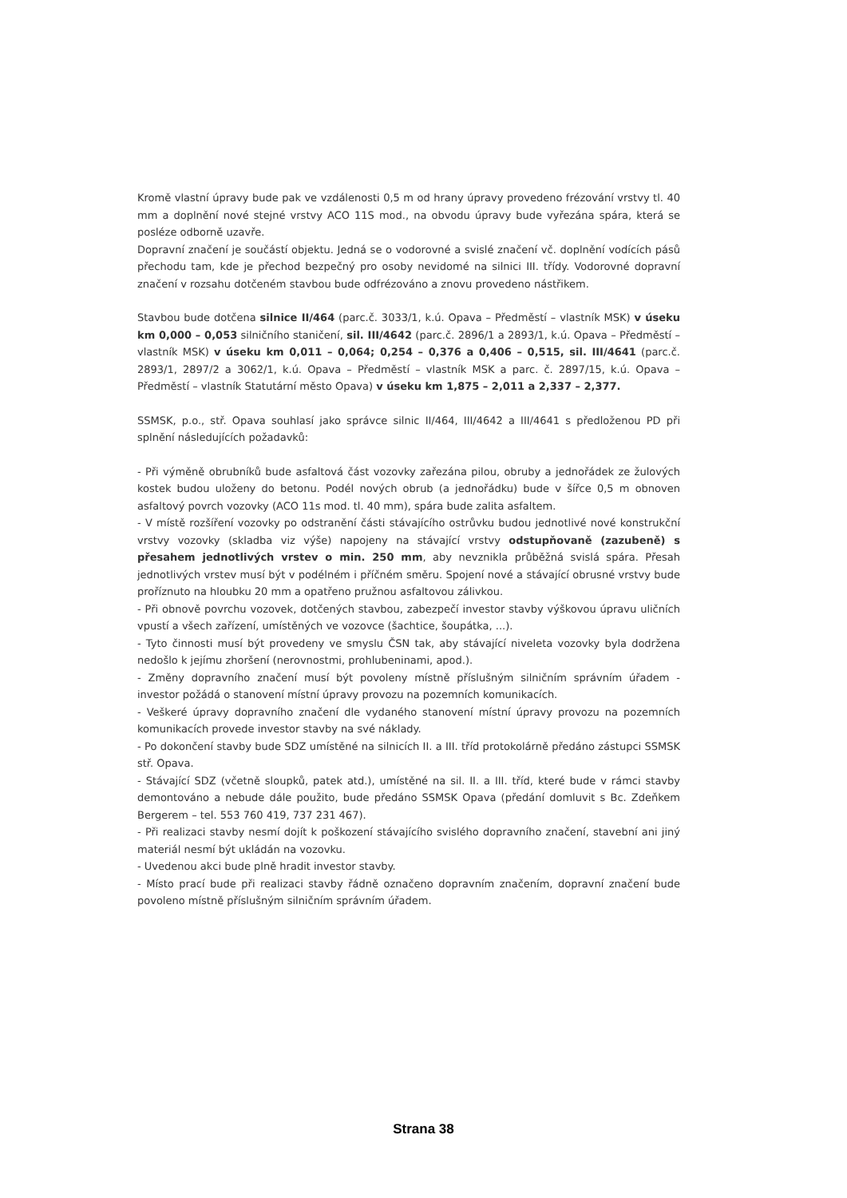Kromě vlastní úpravy bude pak ve vzdálenosti 0,5 m od hrany úpravy provedeno frézování vrstvy tl. 40 mm a doplnění nové stejné vrstvy ACO 11S mod., na obvodu úpravy bude vyřezána spára, která se posléze odborně uzavře.
Dopravní značení je součástí objektu. Jedná se o vodorovné a svislé značení vč. doplnění vodících pásů přechodu tam, kde je přechod bezpečný pro osoby nevidomé na silnici III. třídy. Vodorovné dopravní značení v rozsahu dotčeném stavbou bude odfrézováno a znovu provedeno nástřikem.
Stavbou bude dotčena silnice II/464 (parc.č. 3033/1, k.ú. Opava – Předměstí – vlastník MSK) v úseku km 0,000 – 0,053 silničního staničení, sil. III/4642 (parc.č. 2896/1 a 2893/1, k.ú. Opava – Předměstí – vlastník MSK) v úseku km 0,011 – 0,064; 0,254 – 0,376 a 0,406 – 0,515, sil. III/4641 (parc.č. 2893/1, 2897/2 a 3062/1, k.ú. Opava – Předměstí – vlastník MSK a parc. č. 2897/15, k.ú. Opava – Předměstí – vlastník Statutární město Opava) v úseku km 1,875 – 2,011 a 2,337 – 2,377.
SSMSK, p.o., stř. Opava souhlasí jako správce silnic II/464, III/4642 a III/4641 s předloženou PD při splnění následujících požadavků:
- Při výměně obrubníků bude asfaltová část vozovky zařezána pilou, obruby a jednořádek ze žulových kostek budou uloženy do betonu. Podél nových obrub (a jednořádku) bude v šířce 0,5 m obnoven asfaltový povrch vozovky (ACO 11s mod. tl. 40 mm), spára bude zalita asfaltem.
- V místě rozšíření vozovky po odstranění části stávajícího ostrůvku budou jednotlivé nové konstrukční vrstvy vozovky (skladba viz výše) napojeny na stávající vrstvy odstupňovaně (zazubeně) s přesahem jednotlivých vrstev o min. 250 mm, aby nevznikla průběžná svislá spára. Přesah jednotlivých vrstev musí být v podélném i příčném směru. Spojení nové a stávající obrusné vrstvy bude proříznuto na hloubku 20 mm a opatřeno pružnou asfaltovou zálivkou.
- Při obnově povrchu vozovek, dotčených stavbou, zabezpečí investor stavby výškovou úpravu uličních vpustí a všech zařízení, umístěných ve vozovce (šachtice, šoupátka, ...).
- Tyto činnosti musí být provedeny ve smyslu ČSN tak, aby stávající niveleta vozovky byla dodržena nedošlo k jejímu zhoršení (nerovnostmi, prohlubeninami, apod.).
- Změny dopravního značení musí být povoleny místně příslušným silničním správním úřadem - investor požádá o stanovení místní úpravy provozu na pozemních komunikacích.
- Veškeré úpravy dopravního značení dle vydaného stanovení místní úpravy provozu na pozemních komunikacích provede investor stavby na své náklady.
- Po dokončení stavby bude SDZ umístěné na silnicích II. a III. tříd protokolárně předáno zástupci SSMSK stř. Opava.
- Stávající SDZ (včetně sloupků, patek atd.), umístěné na sil. II. a III. tříd, které bude v rámci stavby demontováno a nebude dále použito, bude předáno SSMSK Opava (předání domluvit s Bc. Zdeňkem Bergerem – tel. 553 760 419, 737 231 467).
- Při realizaci stavby nesmí dojít k poškození stávajícího svislého dopravního značení, stavební ani jiný materiál nesmí být ukládán na vozovku.
- Uvedenou akci bude plně hradit investor stavby.
- Místo prací bude při realizaci stavby řádně označeno dopravním značením, dopravní značení bude povoleno místně příslušným silničním správním úřadem.
Strana 38